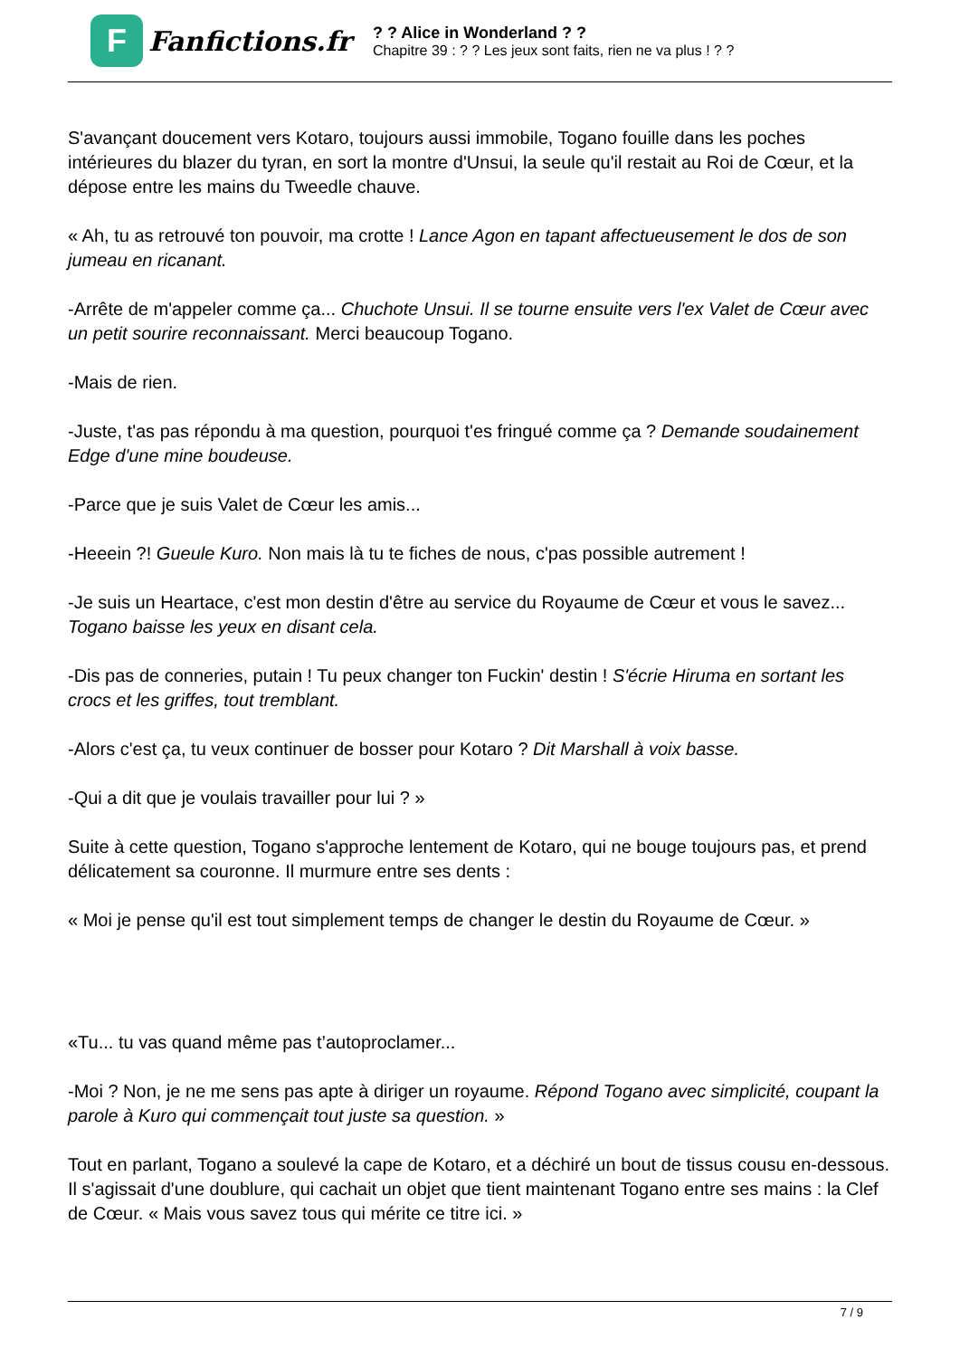F
Fanfictions.fr
? ? Alice in Wonderland ? ?
Chapitre 39 : ? ? Les jeux sont faits, rien ne va plus ! ? ?
S'avançant doucement vers Kotaro, toujours aussi immobile, Togano fouille dans les poches intérieures du blazer du tyran, en sort la montre d'Unsui, la seule qu'il restait au Roi de Cœur, et la dépose entre les mains du Tweedle chauve.
« Ah, tu as retrouvé ton pouvoir, ma crotte ! Lance Agon en tapant affectueusement le dos de son jumeau en ricanant.
-Arrête de m'appeler comme ça... Chuchote Unsui. Il se tourne ensuite vers l'ex Valet de Cœur avec un petit sourire reconnaissant. Merci beaucoup Togano.
-Mais de rien.
-Juste, t'as pas répondu à ma question, pourquoi t'es fringué comme ça ? Demande soudainement Edge d'une mine boudeuse.
-Parce que je suis Valet de Cœur les amis...
-Heeein ?! Gueule Kuro. Non mais là tu te fiches de nous, c'pas possible autrement !
-Je suis un Heartace, c'est mon destin d'être au service du Royaume de Cœur et vous le savez... Togano baisse les yeux en disant cela.
-Dis pas de conneries, putain ! Tu peux changer ton Fuckin' destin ! S'écrie Hiruma en sortant les crocs et les griffes, tout tremblant.
-Alors c'est ça, tu veux continuer de bosser pour Kotaro ? Dit Marshall à voix basse.
-Qui a dit que je voulais travailler pour lui ? »
Suite à cette question, Togano s'approche lentement de Kotaro, qui ne bouge toujours pas, et prend délicatement sa couronne. Il murmure entre ses dents :
« Moi je pense qu'il est tout simplement temps de changer le destin du Royaume de Cœur. »
«Tu... tu vas quand même pas t’autoproclamer...
-Moi ? Non, je ne me sens pas apte à diriger un royaume. Répond Togano avec simplicité, coupant la parole à Kuro qui commençait tout juste sa question. »
Tout en parlant, Togano a soulevé la cape de Kotaro, et a déchiré un bout de tissus cousu en-dessous. Il s'agissait d'une doublure, qui cachait un objet que tient maintenant Togano entre ses mains : la Clef de Cœur. « Mais vous savez tous qui mérite ce titre ici. »
7 / 9